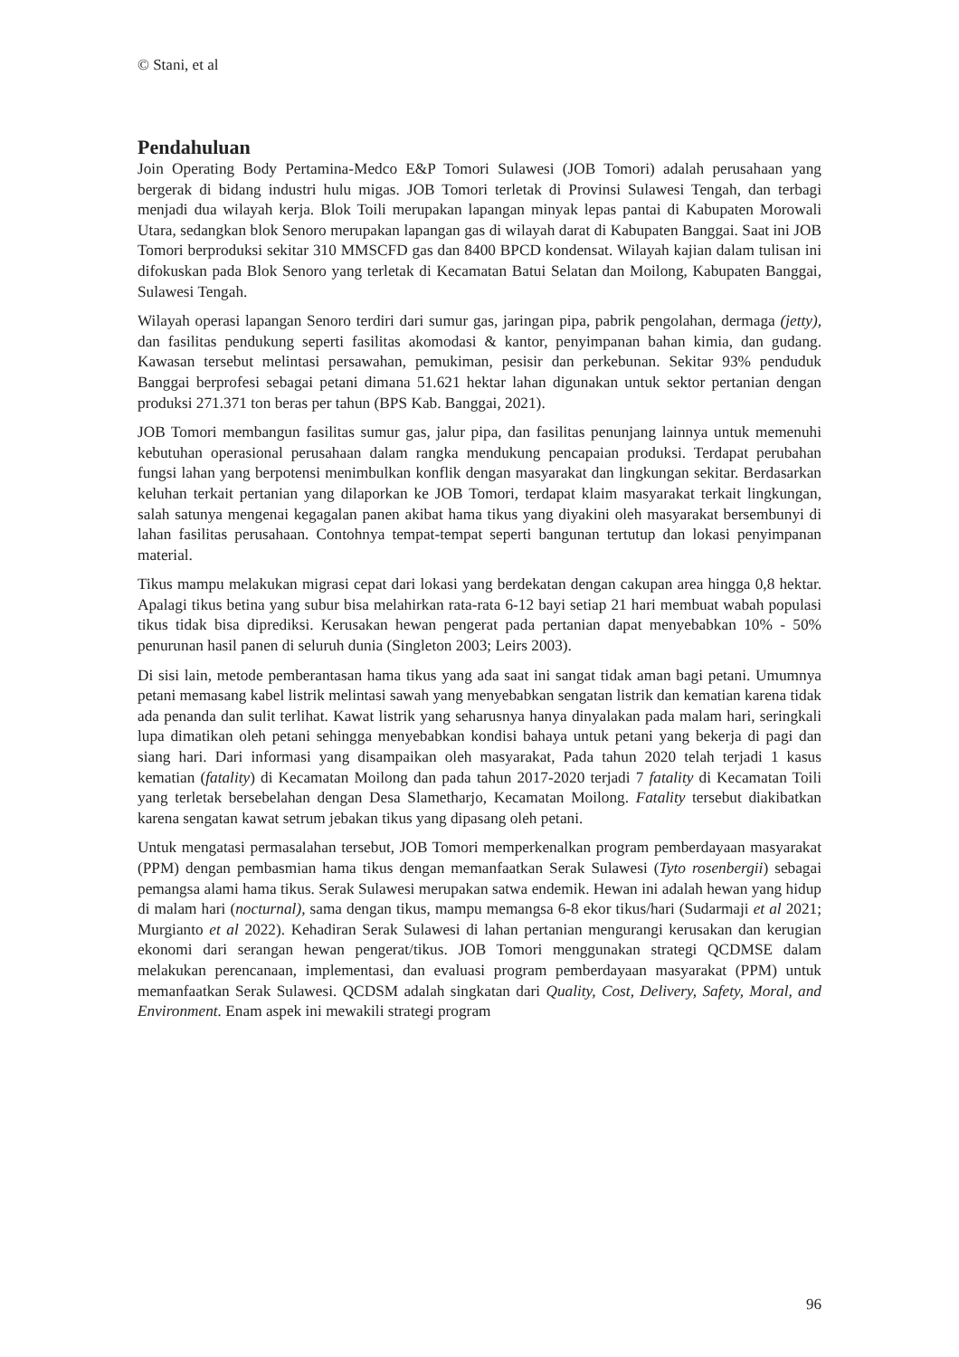© Stani, et al
Pendahuluan
Join Operating Body Pertamina-Medco E&P Tomori Sulawesi (JOB Tomori) adalah perusahaan yang bergerak di bidang industri hulu migas. JOB Tomori terletak di Provinsi Sulawesi Tengah, dan terbagi menjadi dua wilayah kerja. Blok Toili merupakan lapangan minyak lepas pantai di Kabupaten Morowali Utara, sedangkan blok Senoro merupakan lapangan gas di wilayah darat di Kabupaten Banggai. Saat ini JOB Tomori berproduksi sekitar 310 MMSCFD gas dan 8400 BPCD kondensat. Wilayah kajian dalam tulisan ini difokuskan pada Blok Senoro yang terletak di Kecamatan Batui Selatan dan Moilong, Kabupaten Banggai, Sulawesi Tengah.
Wilayah operasi lapangan Senoro terdiri dari sumur gas, jaringan pipa, pabrik pengolahan, dermaga (jetty), dan fasilitas pendukung seperti fasilitas akomodasi & kantor, penyimpanan bahan kimia, dan gudang. Kawasan tersebut melintasi persawahan, pemukiman, pesisir dan perkebunan. Sekitar 93% penduduk Banggai berprofesi sebagai petani dimana 51.621 hektar lahan digunakan untuk sektor pertanian dengan produksi 271.371 ton beras per tahun (BPS Kab. Banggai, 2021).
JOB Tomori membangun fasilitas sumur gas, jalur pipa, dan fasilitas penunjang lainnya untuk memenuhi kebutuhan operasional perusahaan dalam rangka mendukung pencapaian produksi. Terdapat perubahan fungsi lahan yang berpotensi menimbulkan konflik dengan masyarakat dan lingkungan sekitar. Berdasarkan keluhan terkait pertanian yang dilaporkan ke JOB Tomori, terdapat klaim masyarakat terkait lingkungan, salah satunya mengenai kegagalan panen akibat hama tikus yang diyakini oleh masyarakat bersembunyi di lahan fasilitas perusahaan. Contohnya tempat-tempat seperti bangunan tertutup dan lokasi penyimpanan material.
Tikus mampu melakukan migrasi cepat dari lokasi yang berdekatan dengan cakupan area hingga 0,8 hektar. Apalagi tikus betina yang subur bisa melahirkan rata-rata 6-12 bayi setiap 21 hari membuat wabah populasi tikus tidak bisa diprediksi. Kerusakan hewan pengerat pada pertanian dapat menyebabkan 10% - 50% penurunan hasil panen di seluruh dunia (Singleton 2003; Leirs 2003).
Di sisi lain, metode pemberantasan hama tikus yang ada saat ini sangat tidak aman bagi petani. Umumnya petani memasang kabel listrik melintasi sawah yang menyebabkan sengatan listrik dan kematian karena tidak ada penanda dan sulit terlihat. Kawat listrik yang seharusnya hanya dinyalakan pada malam hari, seringkali lupa dimatikan oleh petani sehingga menyebabkan kondisi bahaya untuk petani yang bekerja di pagi dan siang hari. Dari informasi yang disampaikan oleh masyarakat, Pada tahun 2020 telah terjadi 1 kasus kematian (fatality) di Kecamatan Moilong dan pada tahun 2017-2020 terjadi 7 fatality di Kecamatan Toili yang terletak bersebelahan dengan Desa Slametharjo, Kecamatan Moilong. Fatality tersebut diakibatkan karena sengatan kawat setrum jebakan tikus yang dipasang oleh petani.
Untuk mengatasi permasalahan tersebut, JOB Tomori memperkenalkan program pemberdayaan masyarakat (PPM) dengan pembasmian hama tikus dengan memanfaatkan Serak Sulawesi (Tyto rosenbergii) sebagai pemangsa alami hama tikus. Serak Sulawesi merupakan satwa endemik. Hewan ini adalah hewan yang hidup di malam hari (nocturnal), sama dengan tikus, mampu memangsa 6-8 ekor tikus/hari (Sudarmaji et al 2021; Murgianto et al 2022). Kehadiran Serak Sulawesi di lahan pertanian mengurangi kerusakan dan kerugian ekonomi dari serangan hewan pengerat/tikus. JOB Tomori menggunakan strategi QCDMSE dalam melakukan perencanaan, implementasi, dan evaluasi program pemberdayaan masyarakat (PPM) untuk memanfaatkan Serak Sulawesi. QCDSM adalah singkatan dari Quality, Cost, Delivery, Safety, Moral, and Environment. Enam aspek ini mewakili strategi program
96